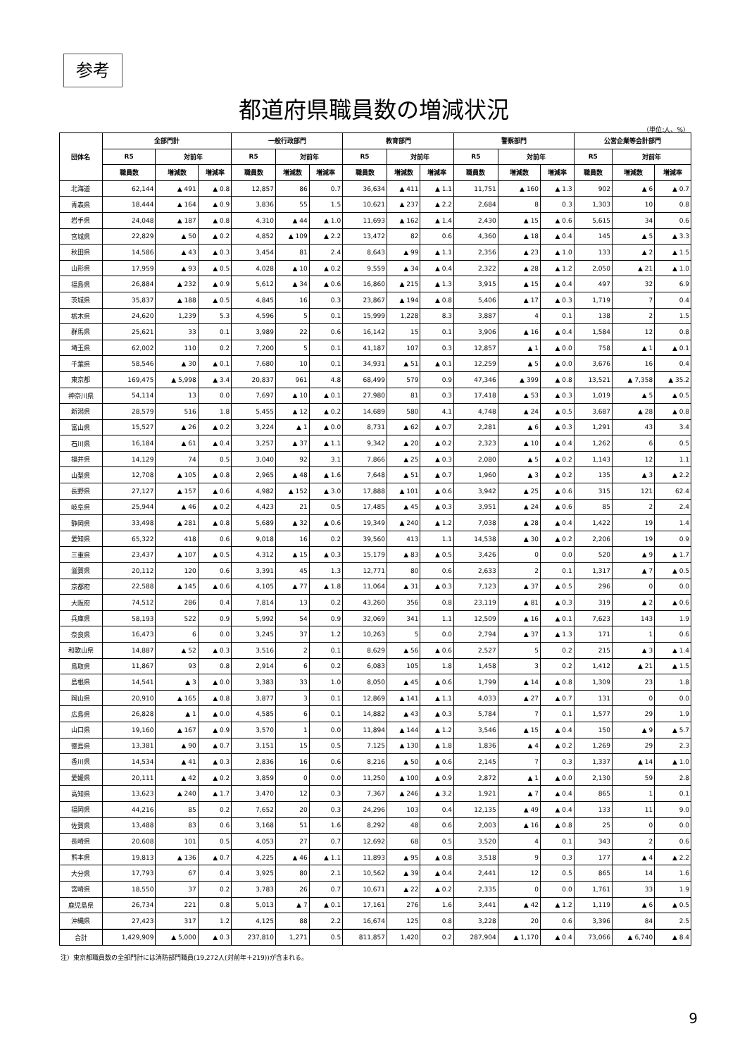参考
都道府県職員数の増減状況
（単位:人、%）
| 団体名 | 全部門計 | | | 一般行政部門 | | | 教育部門 | | | 警察部門 | | | 公営企業等会計部門 | | |
| --- | --- | --- | --- | --- | --- | --- | --- | --- | --- | --- | --- | --- | --- | --- | --- |
| | R5 | 対前年 | | R5 | 対前年 | | R5 | 対前年 | | R5 | 対前年 | | R5 | 対前年 | |
| | 職員数 | 増減数 | 増減率 | 職員数 | 増減数 | 増減率 | 職員数 | 増減数 | 増減率 | 職員数 | 増減数 | 増減率 | 職員数 | 増減数 | 増減率 |
| 北海道 | 62,144 | ▲ 491 | ▲ 0.8 | 12,857 | 86 | 0.7 | 36,634 | ▲ 411 | ▲ 1.1 | 11,751 | ▲ 160 | ▲ 1.3 | 902 | ▲ 6 | ▲ 0.7 |
| 青森県 | 18,444 | ▲ 164 | ▲ 0.9 | 3,836 | 55 | 1.5 | 10,621 | ▲ 237 | ▲ 2.2 | 2,684 | 8 | 0.3 | 1,303 | 10 | 0.8 |
| 岩手県 | 24,048 | ▲ 187 | ▲ 0.8 | 4,310 | ▲ 44 | ▲ 1.0 | 11,693 | ▲ 162 | ▲ 1.4 | 2,430 | ▲ 15 | ▲ 0.6 | 5,615 | 34 | 0.6 |
| 宮城県 | 22,829 | ▲ 50 | ▲ 0.2 | 4,852 | ▲ 109 | ▲ 2.2 | 13,472 | 82 | 0.6 | 4,360 | ▲ 18 | ▲ 0.4 | 145 | ▲ 5 | ▲ 3.3 |
| 秋田県 | 14,586 | ▲ 43 | ▲ 0.3 | 3,454 | 81 | 2.4 | 8,643 | ▲ 99 | ▲ 1.1 | 2,356 | ▲ 23 | ▲ 1.0 | 133 | ▲ 2 | ▲ 1.5 |
| 山形県 | 17,959 | ▲ 93 | ▲ 0.5 | 4,028 | ▲ 10 | ▲ 0.2 | 9,559 | ▲ 34 | ▲ 0.4 | 2,322 | ▲ 28 | ▲ 1.2 | 2,050 | ▲ 21 | ▲ 1.0 |
| 福島県 | 26,884 | ▲ 232 | ▲ 0.9 | 5,612 | ▲ 34 | ▲ 0.6 | 16,860 | ▲ 215 | ▲ 1.3 | 3,915 | ▲ 15 | ▲ 0.4 | 497 | 32 | 6.9 |
| 茨城県 | 35,837 | ▲ 188 | ▲ 0.5 | 4,845 | 16 | 0.3 | 23,867 | ▲ 194 | ▲ 0.8 | 5,406 | ▲ 17 | ▲ 0.3 | 1,719 | 7 | 0.4 |
| 栃木県 | 24,620 | 1,239 | 5.3 | 4,596 | 5 | 0.1 | 15,999 | 1,228 | 8.3 | 3,887 | 4 | 0.1 | 138 | 2 | 1.5 |
| 群馬県 | 25,621 | 33 | 0.1 | 3,989 | 22 | 0.6 | 16,142 | 15 | 0.1 | 3,906 | ▲ 16 | ▲ 0.4 | 1,584 | 12 | 0.8 |
| 埼玉県 | 62,002 | 110 | 0.2 | 7,200 | 5 | 0.1 | 41,187 | 107 | 0.3 | 12,857 | ▲ 1 | ▲ 0.0 | 758 | ▲ 1 | ▲ 0.1 |
| 千葉県 | 58,546 | ▲ 30 | ▲ 0.1 | 7,680 | 10 | 0.1 | 34,931 | ▲ 51 | ▲ 0.1 | 12,259 | ▲ 5 | ▲ 0.0 | 3,676 | 16 | 0.4 |
| 東京都 | 169,475 | ▲ 5,998 | ▲ 3.4 | 20,837 | 961 | 4.8 | 68,499 | 579 | 0.9 | 47,346 | ▲ 399 | ▲ 0.8 | 13,521 | ▲ 7,358 | ▲ 35.2 |
| 神奈川県 | 54,114 | 13 | 0.0 | 7,697 | ▲ 10 | ▲ 0.1 | 27,980 | 81 | 0.3 | 17,418 | ▲ 53 | ▲ 0.3 | 1,019 | ▲ 5 | ▲ 0.5 |
| 新潟県 | 28,579 | 516 | 1.8 | 5,455 | ▲ 12 | ▲ 0.2 | 14,689 | 580 | 4.1 | 4,748 | ▲ 24 | ▲ 0.5 | 3,687 | ▲ 28 | ▲ 0.8 |
| 富山県 | 15,527 | ▲ 26 | ▲ 0.2 | 3,224 | ▲ 1 | ▲ 0.0 | 8,731 | ▲ 62 | ▲ 0.7 | 2,281 | ▲ 6 | ▲ 0.3 | 1,291 | 43 | 3.4 |
| 石川県 | 16,184 | ▲ 61 | ▲ 0.4 | 3,257 | ▲ 37 | ▲ 1.1 | 9,342 | ▲ 20 | ▲ 0.2 | 2,323 | ▲ 10 | ▲ 0.4 | 1,262 | 6 | 0.5 |
| 福井県 | 14,129 | 74 | 0.5 | 3,040 | 92 | 3.1 | 7,866 | ▲ 25 | ▲ 0.3 | 2,080 | ▲ 5 | ▲ 0.2 | 1,143 | 12 | 1.1 |
| 山梨県 | 12,708 | ▲ 105 | ▲ 0.8 | 2,965 | ▲ 48 | ▲ 1.6 | 7,648 | ▲ 51 | ▲ 0.7 | 1,960 | ▲ 3 | ▲ 0.2 | 135 | ▲ 3 | ▲ 2.2 |
| 長野県 | 27,127 | ▲ 157 | ▲ 0.6 | 4,982 | ▲ 152 | ▲ 3.0 | 17,888 | ▲ 101 | ▲ 0.6 | 3,942 | ▲ 25 | ▲ 0.6 | 315 | 121 | 62.4 |
| 岐阜県 | 25,944 | ▲ 46 | ▲ 0.2 | 4,423 | 21 | 0.5 | 17,485 | ▲ 45 | ▲ 0.3 | 3,951 | ▲ 24 | ▲ 0.6 | 85 | 2 | 2.4 |
| 静岡県 | 33,498 | ▲ 281 | ▲ 0.8 | 5,689 | ▲ 32 | ▲ 0.6 | 19,349 | ▲ 240 | ▲ 1.2 | 7,038 | ▲ 28 | ▲ 0.4 | 1,422 | 19 | 1.4 |
| 愛知県 | 65,322 | 418 | 0.6 | 9,018 | 16 | 0.2 | 39,560 | 413 | 1.1 | 14,538 | ▲ 30 | ▲ 0.2 | 2,206 | 19 | 0.9 |
| 三重県 | 23,437 | ▲ 107 | ▲ 0.5 | 4,312 | ▲ 15 | ▲ 0.3 | 15,179 | ▲ 83 | ▲ 0.5 | 3,426 | 0 | 0.0 | 520 | ▲ 9 | ▲ 1.7 |
| 滋賀県 | 20,112 | 120 | 0.6 | 3,391 | 45 | 1.3 | 12,771 | 80 | 0.6 | 2,633 | 2 | 0.1 | 1,317 | ▲ 7 | ▲ 0.5 |
| 京都府 | 22,588 | ▲ 145 | ▲ 0.6 | 4,105 | ▲ 77 | ▲ 1.8 | 11,064 | ▲ 31 | ▲ 0.3 | 7,123 | ▲ 37 | ▲ 0.5 | 296 | 0 | 0.0 |
| 大阪府 | 74,512 | 286 | 0.4 | 7,814 | 13 | 0.2 | 43,260 | 356 | 0.8 | 23,119 | ▲ 81 | ▲ 0.3 | 319 | ▲ 2 | ▲ 0.6 |
| 兵庫県 | 58,193 | 522 | 0.9 | 5,992 | 54 | 0.9 | 32,069 | 341 | 1.1 | 12,509 | ▲ 16 | ▲ 0.1 | 7,623 | 143 | 1.9 |
| 奈良県 | 16,473 | 6 | 0.0 | 3,245 | 37 | 1.2 | 10,263 | 5 | 0.0 | 2,794 | ▲ 37 | ▲ 1.3 | 171 | 1 | 0.6 |
| 和歌山県 | 14,887 | ▲ 52 | ▲ 0.3 | 3,516 | 2 | 0.1 | 8,629 | ▲ 56 | ▲ 0.6 | 2,527 | 5 | 0.2 | 215 | ▲ 3 | ▲ 1.4 |
| 鳥取県 | 11,867 | 93 | 0.8 | 2,914 | 6 | 0.2 | 6,083 | 105 | 1.8 | 1,458 | 3 | 0.2 | 1,412 | ▲ 21 | ▲ 1.5 |
| 島根県 | 14,541 | ▲ 3 | ▲ 0.0 | 3,383 | 33 | 1.0 | 8,050 | ▲ 45 | ▲ 0.6 | 1,799 | ▲ 14 | ▲ 0.8 | 1,309 | 23 | 1.8 |
| 岡山県 | 20,910 | ▲ 165 | ▲ 0.8 | 3,877 | 3 | 0.1 | 12,869 | ▲ 141 | ▲ 1.1 | 4,033 | ▲ 27 | ▲ 0.7 | 131 | 0 | 0.0 |
| 広島県 | 26,828 | ▲ 1 | ▲ 0.0 | 4,585 | 6 | 0.1 | 14,882 | ▲ 43 | ▲ 0.3 | 5,784 | 7 | 0.1 | 1,577 | 29 | 1.9 |
| 山口県 | 19,160 | ▲ 167 | ▲ 0.9 | 3,570 | 1 | 0.0 | 11,894 | ▲ 144 | ▲ 1.2 | 3,546 | ▲ 15 | ▲ 0.4 | 150 | ▲ 9 | ▲ 5.7 |
| 徳島県 | 13,381 | ▲ 90 | ▲ 0.7 | 3,151 | 15 | 0.5 | 7,125 | ▲ 130 | ▲ 1.8 | 1,836 | ▲ 4 | ▲ 0.2 | 1,269 | 29 | 2.3 |
| 香川県 | 14,534 | ▲ 41 | ▲ 0.3 | 2,836 | 16 | 0.6 | 8,216 | ▲ 50 | ▲ 0.6 | 2,145 | 7 | 0.3 | 1,337 | ▲ 14 | ▲ 1.0 |
| 愛媛県 | 20,111 | ▲ 42 | ▲ 0.2 | 3,859 | 0 | 0.0 | 11,250 | ▲ 100 | ▲ 0.9 | 2,872 | ▲ 1 | ▲ 0.0 | 2,130 | 59 | 2.8 |
| 高知県 | 13,623 | ▲ 240 | ▲ 1.7 | 3,470 | 12 | 0.3 | 7,367 | ▲ 246 | ▲ 3.2 | 1,921 | ▲ 7 | ▲ 0.4 | 865 | 1 | 0.1 |
| 福岡県 | 44,216 | 85 | 0.2 | 7,652 | 20 | 0.3 | 24,296 | 103 | 0.4 | 12,135 | ▲ 49 | ▲ 0.4 | 133 | 11 | 9.0 |
| 佐賀県 | 13,488 | 83 | 0.6 | 3,168 | 51 | 1.6 | 8,292 | 48 | 0.6 | 2,003 | ▲ 16 | ▲ 0.8 | 25 | 0 | 0.0 |
| 長崎県 | 20,608 | 101 | 0.5 | 4,053 | 27 | 0.7 | 12,692 | 68 | 0.5 | 3,520 | 4 | 0.1 | 343 | 2 | 0.6 |
| 熊本県 | 19,813 | ▲ 136 | ▲ 0.7 | 4,225 | ▲ 46 | ▲ 1.1 | 11,893 | ▲ 95 | ▲ 0.8 | 3,518 | 9 | 0.3 | 177 | ▲ 4 | ▲ 2.2 |
| 大分県 | 17,793 | 67 | 0.4 | 3,925 | 80 | 2.1 | 10,562 | ▲ 39 | ▲ 0.4 | 2,441 | 12 | 0.5 | 865 | 14 | 1.6 |
| 宮崎県 | 18,550 | 37 | 0.2 | 3,783 | 26 | 0.7 | 10,671 | ▲ 22 | ▲ 0.2 | 2,335 | 0 | 0.0 | 1,761 | 33 | 1.9 |
| 鹿児島県 | 26,734 | 221 | 0.8 | 5,013 | ▲ 7 | ▲ 0.1 | 17,161 | 276 | 1.6 | 3,441 | ▲ 42 | ▲ 1.2 | 1,119 | ▲ 6 | ▲ 0.5 |
| 沖縄県 | 27,423 | 317 | 1.2 | 4,125 | 88 | 2.2 | 16,674 | 125 | 0.8 | 3,228 | 20 | 0.6 | 3,396 | 84 | 2.5 |
| 合計 | 1,429,909 | ▲ 5,000 | ▲ 0.3 | 237,810 | 1,271 | 0.5 | 811,857 | 1,420 | 0.2 | 287,904 | ▲ 1,170 | ▲ 0.4 | 73,066 | ▲ 6,740 | ▲ 8.4 |
注）東京都職員数の全部門計には消防部門職員(19,272人(対前年＋219))が含まれる。
9